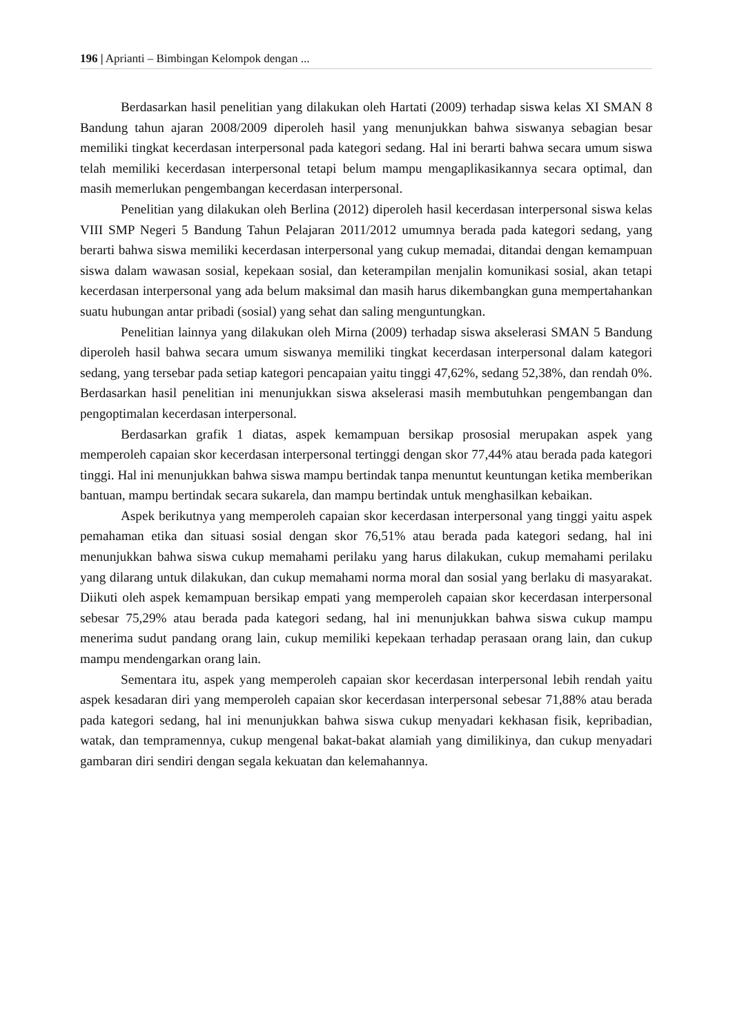196 | Aprianti – Bimbingan Kelompok dengan ...
Berdasarkan hasil penelitian yang dilakukan oleh Hartati (2009) terhadap siswa kelas XI SMAN 8 Bandung tahun ajaran 2008/2009 diperoleh hasil yang menunjukkan bahwa siswanya sebagian besar memiliki tingkat kecerdasan interpersonal pada kategori sedang. Hal ini berarti bahwa secara umum siswa telah memiliki kecerdasan interpersonal tetapi belum mampu mengaplikasikannya secara optimal, dan masih memerlukan pengembangan kecerdasan interpersonal.
Penelitian yang dilakukan oleh Berlina (2012) diperoleh hasil kecerdasan interpersonal siswa kelas VIII SMP Negeri 5 Bandung Tahun Pelajaran 2011/2012 umumnya berada pada kategori sedang, yang berarti bahwa siswa memiliki kecerdasan interpersonal yang cukup memadai, ditandai dengan kemampuan siswa dalam wawasan sosial, kepekaan sosial, dan keterampilan menjalin komunikasi sosial, akan tetapi kecerdasan interpersonal yang ada belum maksimal dan masih harus dikembangkan guna mempertahankan suatu hubungan antar pribadi (sosial) yang sehat dan saling menguntungkan.
Penelitian lainnya yang dilakukan oleh Mirna (2009) terhadap siswa akselerasi SMAN 5 Bandung diperoleh hasil bahwa secara umum siswanya memiliki tingkat kecerdasan interpersonal dalam kategori sedang, yang tersebar pada setiap kategori pencapaian yaitu tinggi 47,62%, sedang 52,38%, dan rendah 0%. Berdasarkan hasil penelitian ini menunjukkan siswa akselerasi masih membutuhkan pengembangan dan pengoptimalan kecerdasan interpersonal.
Berdasarkan grafik 1 diatas, aspek kemampuan bersikap prososial merupakan aspek yang memperoleh capaian skor kecerdasan interpersonal tertinggi dengan skor 77,44% atau berada pada kategori tinggi. Hal ini menunjukkan bahwa siswa mampu bertindak tanpa menuntut keuntungan ketika memberikan bantuan, mampu bertindak secara sukarela, dan mampu bertindak untuk menghasilkan kebaikan.
Aspek berikutnya yang memperoleh capaian skor kecerdasan interpersonal yang tinggi yaitu aspek pemahaman etika dan situasi sosial dengan skor 76,51% atau berada pada kategori sedang, hal ini menunjukkan bahwa siswa cukup memahami perilaku yang harus dilakukan, cukup memahami perilaku yang dilarang untuk dilakukan, dan cukup memahami norma moral dan sosial yang berlaku di masyarakat. Diikuti oleh aspek kemampuan bersikap empati yang memperoleh capaian skor kecerdasan interpersonal sebesar 75,29% atau berada pada kategori sedang, hal ini menunjukkan bahwa siswa cukup mampu menerima sudut pandang orang lain, cukup memiliki kepekaan terhadap perasaan orang lain, dan cukup mampu mendengarkan orang lain.
Sementara itu, aspek yang memperoleh capaian skor kecerdasan interpersonal lebih rendah yaitu aspek kesadaran diri yang memperoleh capaian skor kecerdasan interpersonal sebesar 71,88% atau berada pada kategori sedang, hal ini menunjukkan bahwa siswa cukup menyadari kekhasan fisik, kepribadian, watak, dan tempramennya, cukup mengenal bakat-bakat alamiah yang dimilikinya, dan cukup menyadari gambaran diri sendiri dengan segala kekuatan dan kelemahannya.